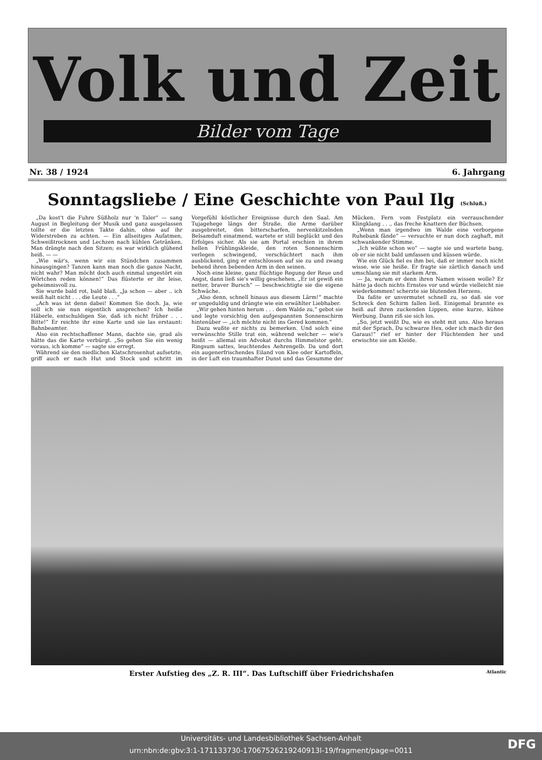Volk und Zeit
Bilder vom Tage
Nr. 38 / 1924 6. Jahrgang
Sonntagsliebe / Eine Geschichte von Paul Ilg (Schluß.)
„Da kost't die Fuhre Süßholz nur 'n Taler“ — sang August in Begleitung der Musik und ganz ausgelassen tollte er die letzten Takte dahin, ohne auf ihr Widerstreben zu achten. — Ein allseitiges Aufatmen, Schweißtrocknen und Lechzen nach kühlen Getränken. Man drängte nach den Sitzen; es war wirklich glühend heiß. — —
„Wie wär's, wenn wir ein Stündchen zusammen hinausgingen? Tanzen kann man noch die ganze Nacht, nicht wahr? Man möcht doch auch einmal ungestört ein Wörtchen reden können!“ Das flüsterte er ihr leise, geheimnisvoll zu.
Sie wurde bald rot, bald blaß. „Ja schon — aber .. ich weiß halt nicht . . . die Leute . . .“
„Ach was ist denn dabei! Kommen Sie doch. Ja, wie soll ich sie nun eigentlich ansprechen? Ich heiße Häberle, entschuldigen Sie, daß ich nicht früher . . . Bitte!“ Er reichte ihr eine Karte und sie las erstaunt: Bahnbeamter.
Also ein rechtschaffener Mann, dachte sie, grad als hätte das die Karte verbürgt. „So gehen Sie ein wenig voraus, ich komme“ — sagte sie erregt.
Während sie den niedlichen Klatschrosenhut aufsetzte, griff auch er nach Hut und Stock und schritt im Vorgefühl köstlicher Ereignisse durch den Saal. Am Tujagehege längs der Straße, die Arme darüber ausgebreitet, den bitterscharfen, nervenkitzelnden Belsamduft einatmend, wartete er still beglückt und des Erfolges sicher. Als sie am Portal erschien in ihrem hellen Frühlingskleide, den roten Sonnenschirm verlegen schwingend, verschüchtert nach ihm ausblickend, ging er entschlossen auf sie zu und zwang behend ihren bebenden Arm in den seinen.
Noch eine kleine, ganz flüchtige Regung der Reue und Angst, dann ließ sie's willig geschehen. „Er ist gewiß ein netter, braver Bursch“ — beschwichtigte sie die eigene Schwäche.
„Also denn, schnell hinaus aus diesem Lärm!“ machte er ungeduldig und drängte wie ein erwählter Liebhaber.
„Wir gehen hinten herum . . . dem Walde zu,“ gebot sie und legte vorsichtig den aufgespannten Sonnenschirm hintenüber — „ich möchte nicht ins Gered kommen.“
Dazu wußte er nichts zu bemerken. Und solch eine verwünschte Stille trat ein, während welcher — wie's heißt — allemal ein Advokat durchs Himmelstor geht. Ringsum sattes, leuchtendes Aehrengelb. Da und dort ein augenerfrischendes Eiland von Klee oder Kartoffeln, in der Luft ein traumhafter Dunst und das Gesumme der Mücken. Fern vom Festplatz ein verrauschender Klingklang . . ., das freche Knattern der Büchsen.
„Wenn man irgendwo im Walde eine verborgene Ruhebank fände“ — versuchte er nun doch zaghaft, mit schwankender Stimme.
„Ich wüßte schon wo“ — sagte sie und wartete bang, ob er sie nicht bald umfassen und küssen würde.
Wie ein Glück fiel es ihm bei, daß er immer noch nicht wisse, wie sie heiße. Er fragte sie zärtlich danach und umschlang sie mit starkem Arm.
— Ja, warum er denn ihren Namen wissen wolle? Er hätte ja doch nichts Ernstes vor und würde vielleicht nie wiederkommen! scherzte sie blutenden Herzens.
Da faßte er unvermutet schnell zu, so daß sie vor Schreck den Schirm fallen ließ. Einigemal brannte es heiß auf ihren zuckenden Lippen, eine kurze, kühne Werbung. Dann riß sie sich los.
„So, jetzt weißt Du, wie es steht mit uns. Also heraus mit der Sprach, Du schwarze Hex, oder ich mach dir den Garaus!“ rief er hinter der Flüchtenden her und erwischte sie am Kleide.
Erster Aufstieg des „Z. R. III“. Das Luftschiff über Friedrichshafen Atlantic
Universitäts- und Landesbibliothek Sachsen-Anhalt
urn:nbn:de:gbv:3:1-171133730-17067526219240913l-19/fragment/page=0011
DFG